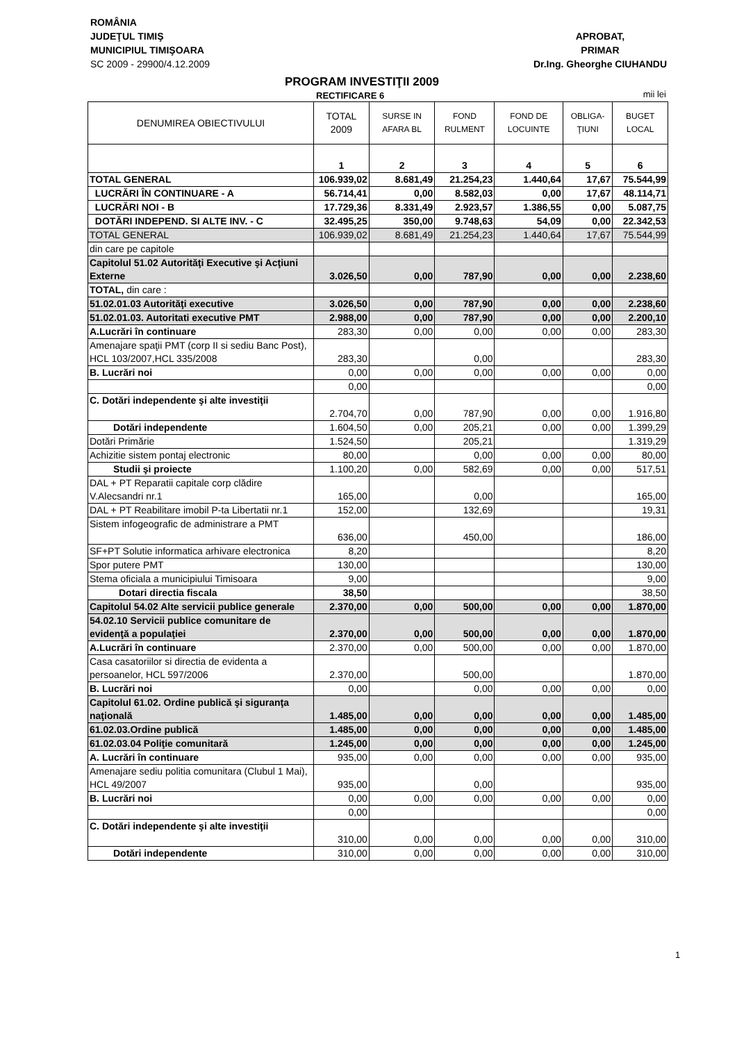ROMÂNIA
JUDEŢUL TIMIŞ
MUNICIPIUL TIMIŞOARA
SC 2009 - 29900/4.12.2009
APROBAT,
PRIMAR
Dr.Ing. Gheorghe CIUHANDU
PROGRAM INVESTIŢII 2009
RECTIFICARE 6
mii lei
| DENUMIREA OBIECTIVULUI | TOTAL 2009 | SURSE IN AFARA BL | FOND RULMENT | FOND DE LOCUINTE | OBLIGA-ŢIUNI | BUGET LOCAL |
| --- | --- | --- | --- | --- | --- | --- |
| | 1 | 2 | 3 | 4 | 5 | 6 |
| TOTAL GENERAL | 106.939,02 | 8.681,49 | 21.254,23 | 1.440,64 | 17,67 | 75.544,99 |
| LUCRĂRI ÎN CONTINUARE - A | 56.714,41 | 0,00 | 8.582,03 | 0,00 | 17,67 | 48.114,71 |
| LUCRĂRI NOI - B | 17.729,36 | 8.331,49 | 2.923,57 | 1.386,55 | 0,00 | 5.087,75 |
| DOTĂRI INDEPEND. SI ALTE INV. - C | 32.495,25 | 350,00 | 9.748,63 | 54,09 | 0,00 | 22.342,53 |
| TOTAL GENERAL | 106.939,02 | 8.681,49 | 21.254,23 | 1.440,64 | 17,67 | 75.544,99 |
| din care pe capitole | | | | | | |
| Capitolul 51.02 Autorităţi Executive şi Acţiuni Externe | 3.026,50 | 0,00 | 787,90 | 0,00 | 0,00 | 2.238,60 |
| TOTAL, din care : | | | | | | |
| 51.02.01.03 Autorităţi executive | 3.026,50 | 0,00 | 787,90 | 0,00 | 0,00 | 2.238,60 |
| 51.02.01.03. Autoritati executive PMT | 2.988,00 | 0,00 | 787,90 | 0,00 | 0,00 | 2.200,10 |
| A.Lucrări în continuare | 283,30 | 0,00 | 0,00 | 0,00 | 0,00 | 283,30 |
| Amenajare spaţii PMT (corp II si sediu Banc Post), HCL 103/2007,HCL 335/2008 | 283,30 | | 0,00 | | | 283,30 |
| B. Lucrări noi | 0,00 | 0,00 | 0,00 | 0,00 | 0,00 | 0,00 |
| | 0,00 | | | | | 0,00 |
| C. Dotări independente şi alte investiţii | 2.704,70 | 0,00 | 787,90 | 0,00 | 0,00 | 1.916,80 |
| Dotări independente | 1.604,50 | 0,00 | 205,21 | 0,00 | 0,00 | 1.399,29 |
| Dotări Primărie | 1.524,50 | | 205,21 | | | 1.319,29 |
| Achizitie sistem pontaj electronic | 80,00 | | 0,00 | 0,00 | 0,00 | 80,00 |
| Studii şi proiecte | 1.100,20 | 0,00 | 582,69 | 0,00 | 0,00 | 517,51 |
| DAL + PT Reparatii capitale corp clădire V.Alecsandri nr.1 | 165,00 | | 0,00 | | | 165,00 |
| DAL + PT Reabilitare imobil P-ta Libertatii nr.1 | 152,00 | | 132,69 | | | 19,31 |
| Sistem infogeografic de administrare a PMT | 636,00 | | 450,00 | | | 186,00 |
| SF+PT Solutie informatica arhivare electronica | 8,20 | | | | | 8,20 |
| Spor putere PMT | 130,00 | | | | | 130,00 |
| Stema oficiala a municipiului Timisoara | 9,00 | | | | | 9,00 |
| Dotari directia fiscala | 38,50 | | | | | 38,50 |
| Capitolul 54.02 Alte servicii publice generale | 2.370,00 | 0,00 | 500,00 | 0,00 | 0,00 | 1.870,00 |
| 54.02.10 Servicii publice comunitare de evidenţă a populaţiei | 2.370,00 | 0,00 | 500,00 | 0,00 | 0,00 | 1.870,00 |
| A.Lucrări în continuare | 2.370,00 | 0,00 | 500,00 | 0,00 | 0,00 | 1.870,00 |
| Casa casatoriilor si directia de evidenta a persoanelor, HCL 597/2006 | 2.370,00 | | 500,00 | | | 1.870,00 |
| B. Lucrări noi | 0,00 | | 0,00 | 0,00 | 0,00 | 0,00 |
| Capitolul 61.02. Ordine publică şi siguranţa naţională | 1.485,00 | 0,00 | 0,00 | 0,00 | 0,00 | 1.485,00 |
| 61.02.03.Ordine publică | 1.485,00 | 0,00 | 0,00 | 0,00 | 0,00 | 1.485,00 |
| 61.02.03.04 Poliţie comunitară | 1.245,00 | 0,00 | 0,00 | 0,00 | 0,00 | 1.245,00 |
| A. Lucrări în continuare | 935,00 | 0,00 | 0,00 | 0,00 | 0,00 | 935,00 |
| Amenajare sediu politia comunitara (Clubul 1 Mai), HCL 49/2007 | 935,00 | | 0,00 | | | 935,00 |
| B. Lucrări noi | 0,00 | 0,00 | 0,00 | 0,00 | 0,00 | 0,00 |
| | 0,00 | | | | | 0,00 |
| C. Dotări independente şi alte investiţii | 310,00 | 0,00 | 0,00 | 0,00 | 0,00 | 310,00 |
| Dotări independente | 310,00 | 0,00 | 0,00 | 0,00 | 0,00 | 310,00 |
1